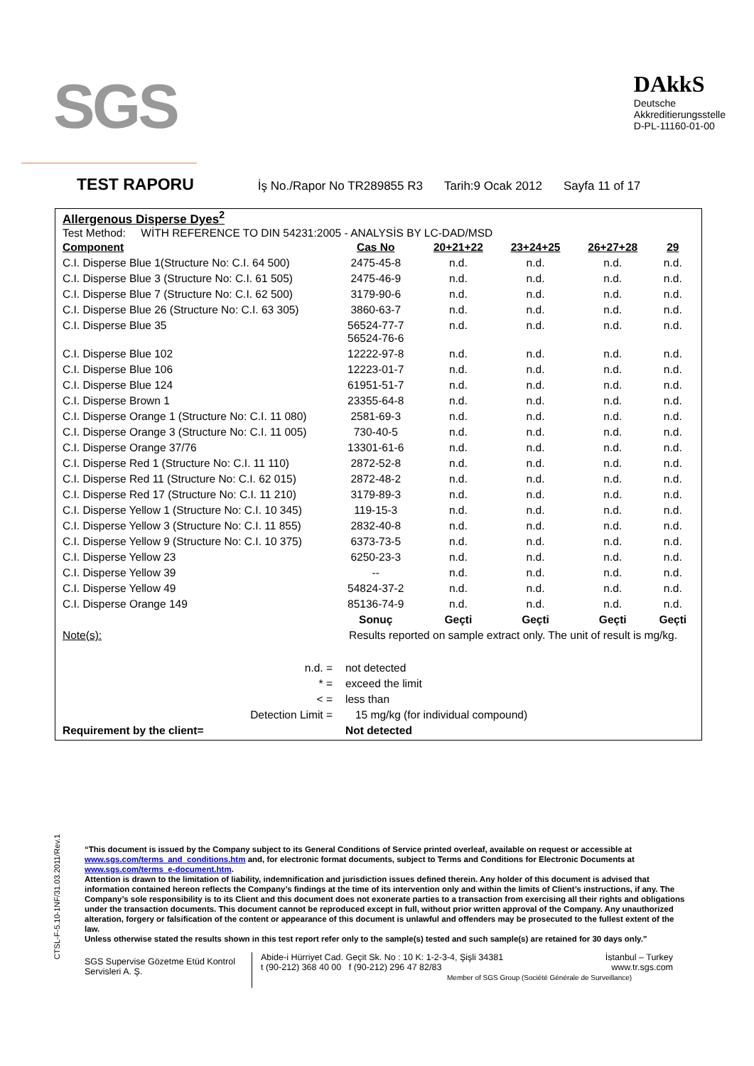SGS
DAkkS
Deutsche
Akkreditierungsstelle
D-PL-11160-01-00
TEST RAPORU
İş No./Rapor No TR289855 R3 Tarih:9 Ocak 2012 Sayfa 11 of 17
Allergenous Disperse Dyes<sup>2</sup>
Test Method: WİTH REFERENCE TO DIN 54231:2005 - ANALYSİS BY LC-DAD/MSD
| Component | Cas No | 20+21+22 | 23+24+25 | 26+27+28 | 29 |
| --- | --- | --- | --- | --- | --- |
| C.I. Disperse Blue 1(Structure No: C.I. 64 500) | 2475-45-8 | n.d. | n.d. | n.d. | n.d. |
| C.I. Disperse Blue 3 (Structure No: C.I. 61 505) | 2475-46-9 | n.d. | n.d. | n.d. | n.d. |
| C.I. Disperse Blue 7 (Structure No: C.I. 62 500) | 3179-90-6 | n.d. | n.d. | n.d. | n.d. |
| C.I. Disperse Blue 26 (Structure No: C.I. 63 305) | 3860-63-7 | n.d. | n.d. | n.d. | n.d. |
| C.I. Disperse Blue 35 | 56524-77-7 56524-76-6 | n.d. | n.d. | n.d. | n.d. |
| C.I. Disperse Blue 102 | 12222-97-8 | n.d. | n.d. | n.d. | n.d. |
| C.I. Disperse Blue 106 | 12223-01-7 | n.d. | n.d. | n.d. | n.d. |
| C.I. Disperse Blue 124 | 61951-51-7 | n.d. | n.d. | n.d. | n.d. |
| C.I. Disperse Brown 1 | 23355-64-8 | n.d. | n.d. | n.d. | n.d. |
| C.I. Disperse Orange 1 (Structure No: C.I. 11 080) | 2581-69-3 | n.d. | n.d. | n.d. | n.d. |
| C.I. Disperse Orange 3 (Structure No: C.I. 11 005) | 730-40-5 | n.d. | n.d. | n.d. | n.d. |
| C.I. Disperse Orange 37/76 | 13301-61-6 | n.d. | n.d. | n.d. | n.d. |
| C.I. Disperse Red 1 (Structure No: C.I. 11 110) | 2872-52-8 | n.d. | n.d. | n.d. | n.d. |
| C.I. Disperse Red 11 (Structure No: C.I. 62 015) | 2872-48-2 | n.d. | n.d. | n.d. | n.d. |
| C.I. Disperse Red 17 (Structure No: C.I. 11 210) | 3179-89-3 | n.d. | n.d. | n.d. | n.d. |
| C.I. Disperse Yellow 1 (Structure No: C.I. 10 345) | 119-15-3 | n.d. | n.d. | n.d. | n.d. |
| C.I. Disperse Yellow 3 (Structure No: C.I. 11 855) | 2832-40-8 | n.d. | n.d. | n.d. | n.d. |
| C.I. Disperse Yellow 9 (Structure No: C.I. 10 375) | 6373-73-5 | n.d. | n.d. | n.d. | n.d. |
| C.I. Disperse Yellow 23 | 6250-23-3 | n.d. | n.d. | n.d. | n.d. |
| C.I. Disperse Yellow 39 | -- | n.d. | n.d. | n.d. | n.d. |
| C.I. Disperse Yellow 49 | 54824-37-2 | n.d. | n.d. | n.d. | n.d. |
| C.I. Disperse Orange 149 | 85136-74-9 | n.d. | n.d. | n.d. | n.d. |
| | Sonuç | Geçti | Geçti | Geçti | Geçti |
| Note(s): | Results reported on sample extract only. The unit of result is mg/kg. | | | | |
| n.d. = | not detected |
| * = | exceed the limit |
| < = | less than |
| Detection Limit = | 15 mg/kg (for individual compound) |
| Requirement by the client= | Not detected |
CTSL-F-5.10-1NF/31.03.2011/Rev.1
“This document is issued by the Company subject to its General Conditions of Service printed overleaf, available on request or accessible at www.sgs.com/terms_and_conditions.htm and, for electronic format documents, subject to Terms and Conditions for Electronic Documents at www.sgs.com/terms_e-document.htm.
Attention is drawn to the limitation of liability, indemnification and jurisdiction issues defined therein. Any holder of this document is advised that information contained hereon reflects the Company’s findings at the time of its intervention only and within the limits of Client’s instructions, if any. The Company’s sole responsibility is to its Client and this document does not exonerate parties to a transaction from exercising all their rights and obligations under the transaction documents. This document cannot be reproduced except in full, without prior written approval of the Company. Any unauthorized alteration, forgery or falsification of the content or appearance of this document is unlawful and offenders may be prosecuted to the fullest extent of the law.
Unless otherwise stated the results shown in this test report refer only to the sample(s) tested and such sample(s) are retained for 30 days only.”
SGS Supervise Gözetme Etüd Kontrol Servisleri A. Ş.
Abide-i Hürriyet Cad. Geçit Sk. No : 10 K: 1-2-3-4, Şişli 34381 İstanbul – Turkey
t (90-212) 368 40 00 f (90-212) 296 47 82/83 www.tr.sgs.com
Member of SGS Group (Société Générale de Surveillance)